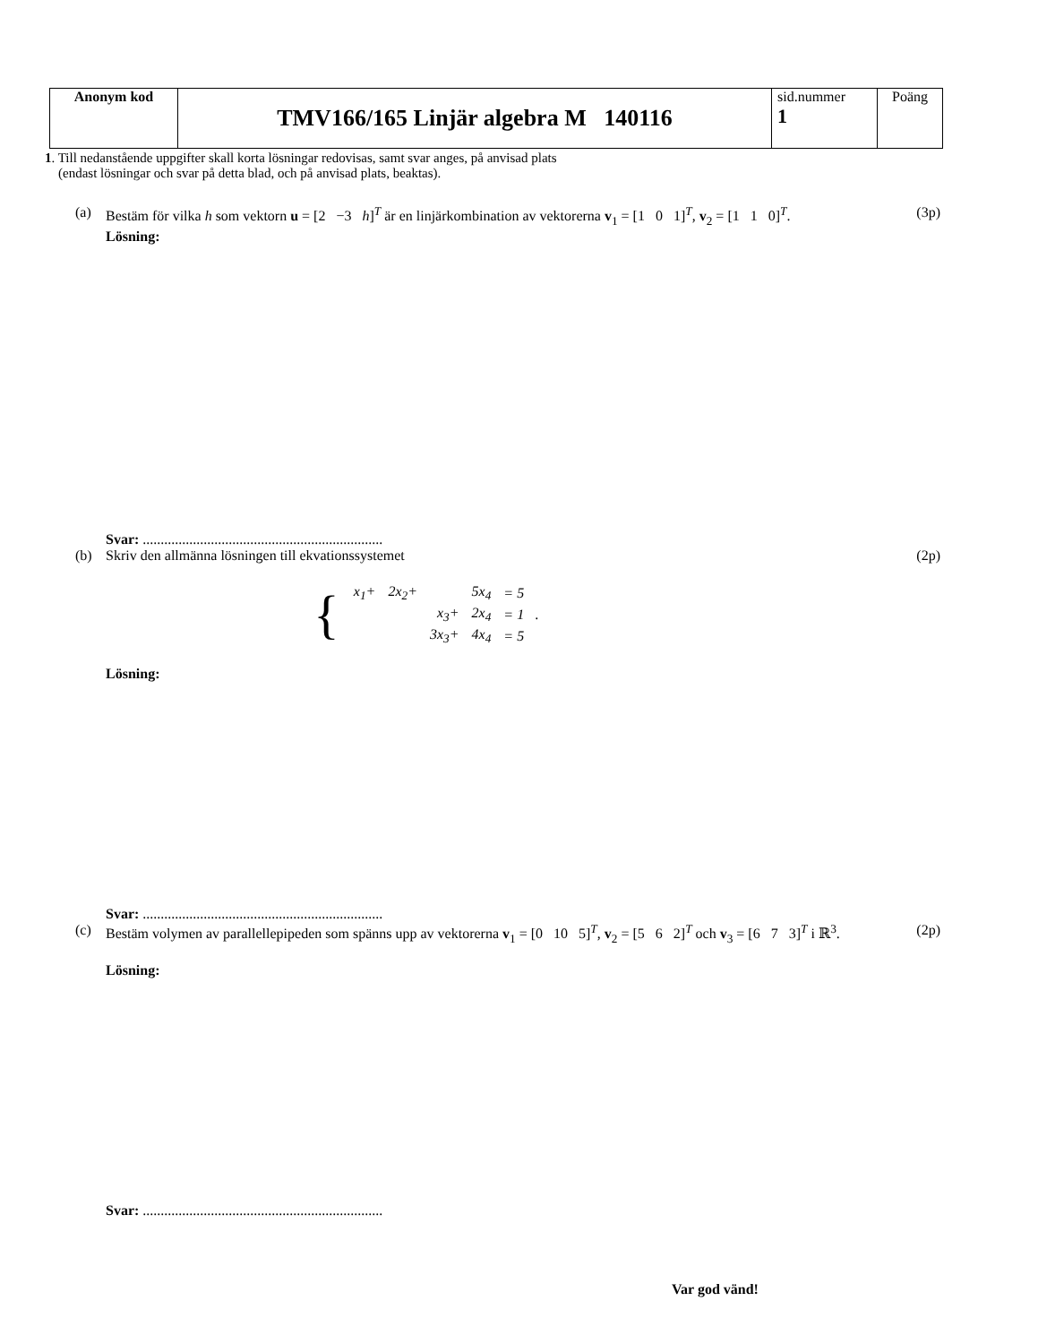| Anonym kod | TMV166/165 Linjär algebra M 140116 | sid.nummer 1 | Poäng |
1. Till nedanstående uppgifter skall korta lösningar redovisas, samt svar anges, på anvisad plats
(endast lösningar och svar på detta blad, och på anvisad plats, beaktas).
(a) Bestäm för vilka h som vektorn u = [2 −3 h]<sup>T</sup> är en linjärkombination av vektorerna v<sub>1</sub> = [1 0 1]<sup>T</sup>, v<sub>2</sub> = [1 1 0]<sup>T</sup>.
Lösning:
(3p)
Svar: ...................................................................
(b) Skriv den allmänna lösningen till ekvationssystemet
(2p)
{
| x<sub>1</sub>+ | 2x<sub>2</sub>+ | | 5x<sub>4</sub> | = 5 |
| | | x<sub>3</sub>+ | 2x<sub>4</sub> | = 1 |
| | | 3x<sub>3</sub>+ | 4x<sub>4</sub> | = 5 |
.
Lösning:
Svar: ...................................................................
(c) Bestäm volymen av parallellepipeden som spänns upp av vektorerna v<sub>1</sub> = [0 10 5]<sup>T</sup>, v<sub>2</sub> = [5 6 2]<sup>T</sup> och v<sub>3</sub> = [6 7 3]<sup>T</sup> i ℝ<sup>3</sup>.
Lösning:
(2p)
Svar: ...................................................................
Var god vänd!